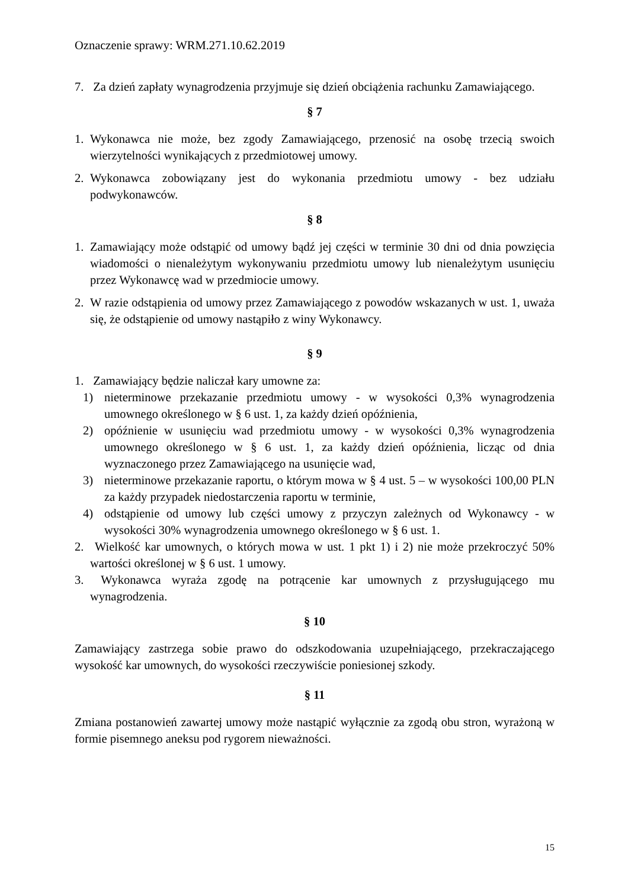Oznaczenie sprawy: WRM.271.10.62.2019
7. Za dzień zapłaty wynagrodzenia przyjmuje się dzień obciążenia rachunku Zamawiającego.
§ 7
1. Wykonawca nie może, bez zgody Zamawiającego, przenosić na osobę trzecią swoich wierzytelności wynikających z przedmiotowej umowy.
2. Wykonawca zobowiązany jest do wykonania przedmiotu umowy - bez udziału podwykonawców.
§ 8
1. Zamawiający może odstąpić od umowy bądź jej części w terminie 30 dni od dnia powzięcia wiadomości o nienależytym wykonywaniu przedmiotu umowy lub nienależytym usunięciu przez Wykonawcę wad w przedmiocie umowy.
2. W razie odstąpienia od umowy przez Zamawiającego z powodów wskazanych w ust. 1, uważa się, że odstąpienie od umowy nastąpiło z winy Wykonawcy.
§ 9
1. Zamawiający będzie naliczał kary umowne za:
1) nieterminowe przekazanie przedmiotu umowy - w wysokości 0,3% wynagrodzenia umownego określonego w § 6 ust. 1, za każdy dzień opóźnienia,
2) opóźnienie w usunięciu wad przedmiotu umowy - w wysokości 0,3% wynagrodzenia umownego określonego w § 6 ust. 1, za każdy dzień opóźnienia, licząc od dnia wyznaczonego przez Zamawiającego na usunięcie wad,
3) nieterminowe przekazanie raportu, o którym mowa w § 4 ust. 5 – w wysokości 100,00 PLN za każdy przypadek niedostarczenia raportu w terminie,
4) odstąpienie od umowy lub części umowy z przyczyn zależnych od Wykonawcy - w wysokości 30% wynagrodzenia umownego określonego w § 6 ust. 1.
2. Wielkość kar umownych, o których mowa w ust. 1 pkt 1) i 2) nie może przekroczyć 50% wartości określonej w § 6 ust. 1 umowy.
3. Wykonawca wyraża zgodę na potrącenie kar umownych z przysługującego mu wynagrodzenia.
§ 10
Zamawiający zastrzega sobie prawo do odszkodowania uzupełniającego, przekraczającego wysokość kar umownych, do wysokości rzeczywiście poniesionej szkody.
§ 11
Zmiana postanowień zawartej umowy może nastąpić wyłącznie za zgodą obu stron, wyrażoną w formie pisemnego aneksu pod rygorem nieważności.
15